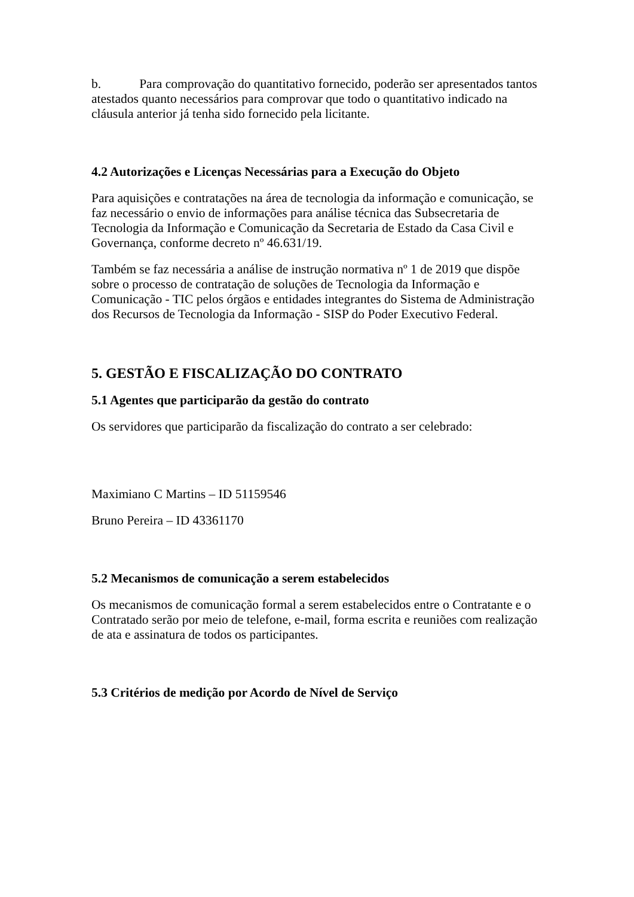b. Para comprovação do quantitativo fornecido, poderão ser apresentados tantos atestados quanto necessários para comprovar que todo o quantitativo indicado na cláusula anterior já tenha sido fornecido pela licitante.
4.2 Autorizações e Licenças Necessárias para a Execução do Objeto
Para aquisições e contratações na área de tecnologia da informação e comunicação, se faz necessário o envio de informações para análise técnica das Subsecretaria de Tecnologia da Informação e Comunicação da Secretaria de Estado da Casa Civil e Governança, conforme decreto nº 46.631/19.
Também se faz necessária a análise de instrução normativa nº 1 de 2019 que dispõe sobre o processo de contratação de soluções de Tecnologia da Informação e Comunicação - TIC pelos órgãos e entidades integrantes do Sistema de Administração dos Recursos de Tecnologia da Informação - SISP do Poder Executivo Federal.
5. GESTÃO E FISCALIZAÇÃO DO CONTRATO
5.1 Agentes que participarão da gestão do contrato
Os servidores que participarão da fiscalização do contrato a ser celebrado:
Maximiano C Martins – ID 51159546
Bruno Pereira – ID 43361170
5.2 Mecanismos de comunicação a serem estabelecidos
Os mecanismos de comunicação formal a serem estabelecidos entre o Contratante e o Contratado serão por meio de telefone, e-mail, forma escrita e reuniões com realização de ata e assinatura de todos os participantes.
5.3 Critérios de medição por Acordo de Nível de Serviço